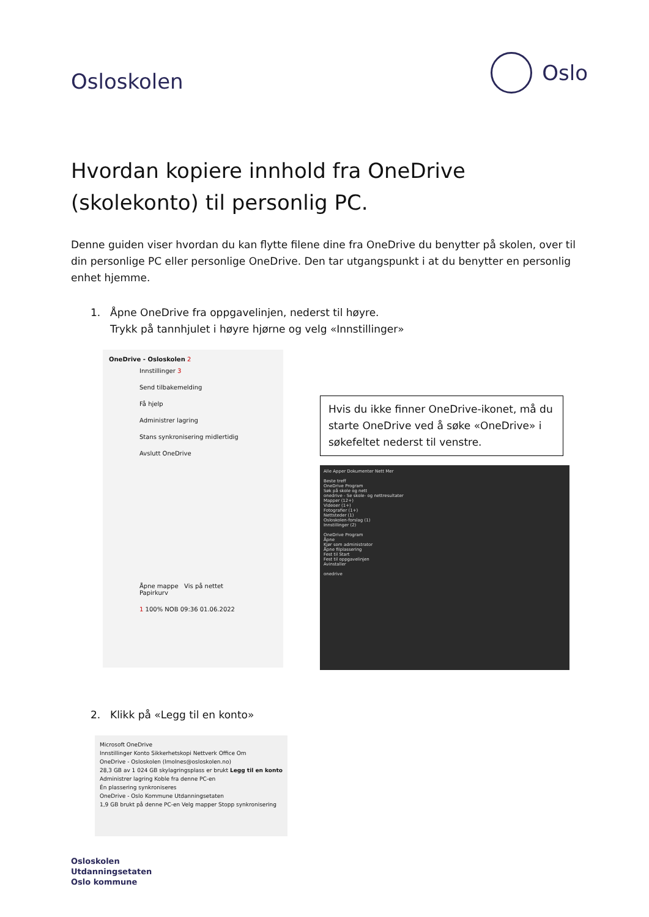Osloskolen
Oslo
Hvordan kopiere innhold fra OneDrive (skolekonto) til personlig PC.
Denne guiden viser hvordan du kan flytte filene dine fra OneDrive du benytter på skolen, over til din personlige PC eller personlige OneDrive. Den tar utgangspunkt i at du benytter en personlig enhet hjemme.
1. Åpne OneDrive fra oppgavelinjen, nederst til høyre.
Trykk på tannhjulet i høyre hjørne og velg «Innstillinger»
OneDrive - Osloskolen 2
Innstillinger 3
Send tilbakemelding
Få hjelp
Administrer lagring
Stans synkronisering midlertidig
Avslutt OneDrive
Åpne mappe Vis på nettet Papirkurv
1 100% NOB 09:36 01.06.2022
Hvis du ikke finner OneDrive-ikonet, må du starte OneDrive ved å søke «OneDrive» i søkefeltet nederst til venstre.
Alle Apper Dokumenter Nett Mer
Beste treff
OneDrive Program
Søk på skole og nett
onedrive - Se skole- og nettresultater
Mapper (12+)
Videoer (1+)
Fotografier (1+)
Nettsteder (1)
Osloskolen-forslag (1)
Innstillinger (2)
OneDrive Program
Åpne
Kjør som administrator
Åpne filplassering
Fest til Start
Fest til oppgavelinjen
Avinstaller
onedrive
2. Klikk på «Legg til en konto»
Microsoft OneDrive
Innstillinger Konto Sikkerhetskopi Nettverk Office Om
OneDrive - Osloskolen (lmolnes@osloskolen.no)
28,3 GB av 1 024 GB skylagringsplass er brukt Legg til en konto
Administrer lagring Koble fra denne PC-en
Én plassering synkroniseres
OneDrive - Oslo Kommune Utdanningsetaten
1,9 GB brukt på denne PC-en Velg mapper Stopp synkronisering
Osloskolen
Utdanningsetaten
Oslo kommune